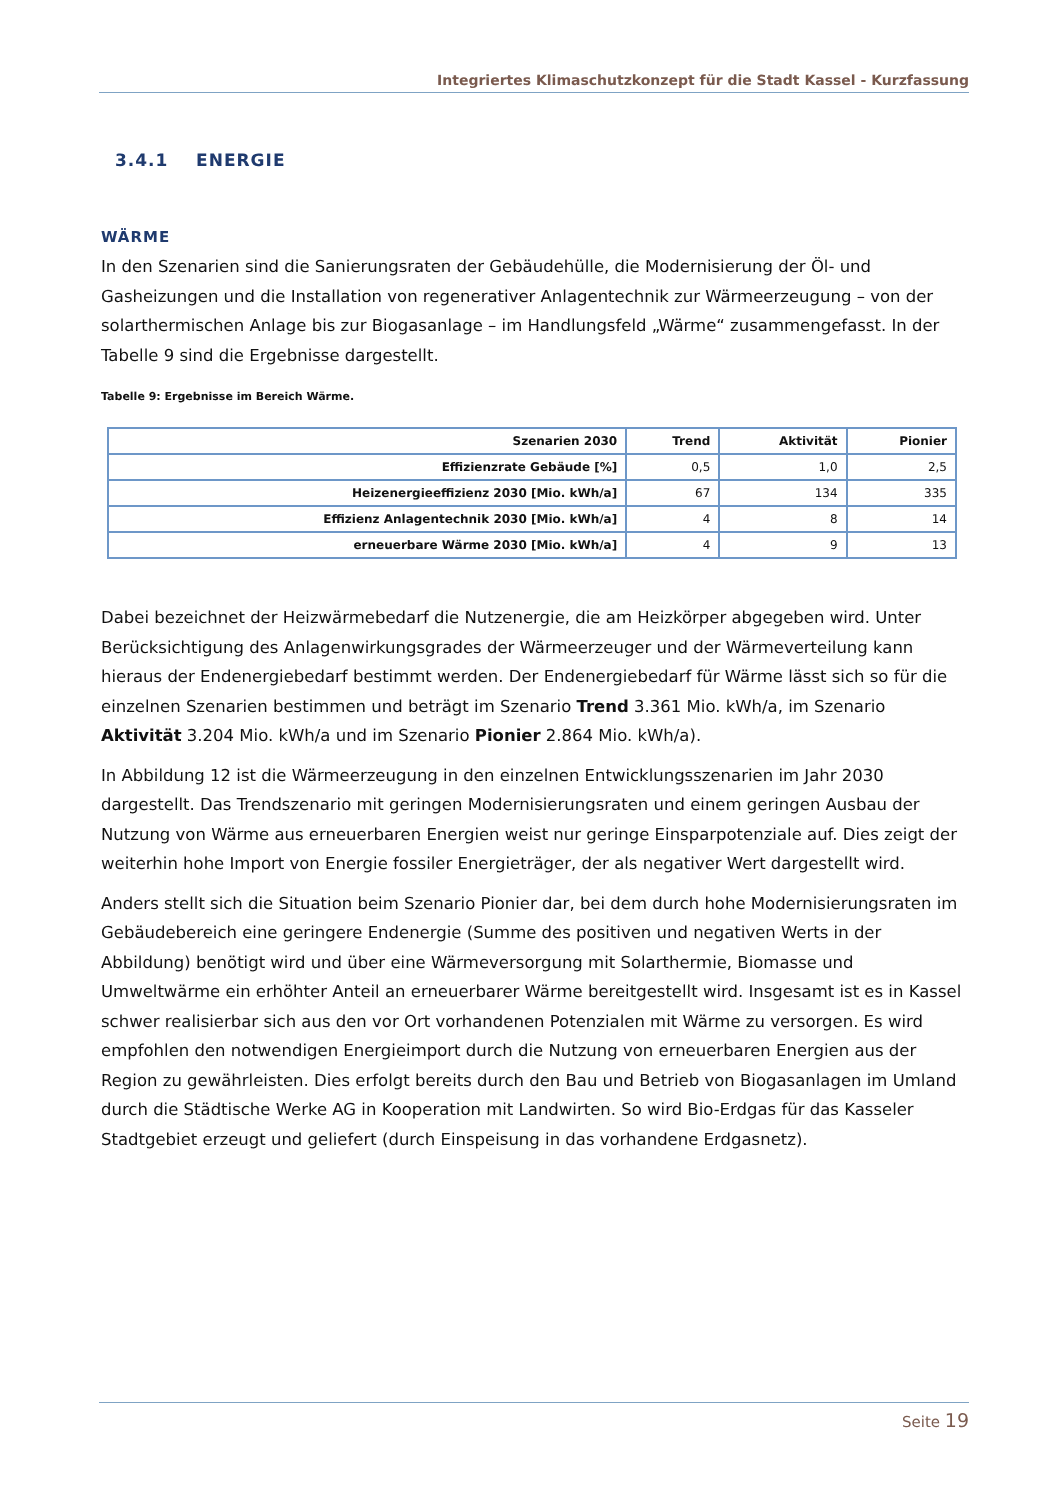Integriertes Klimaschutzkonzept für die Stadt Kassel - Kurzfassung
3.4.1 ENERGIE
WÄRME
In den Szenarien sind die Sanierungsraten der Gebäudehülle, die Modernisierung der Öl- und Gasheizungen und die Installation von regenerativer Anlagentechnik zur Wärmeerzeugung – von der solarthermischen Anlage bis zur Biogasanlage – im Handlungsfeld „Wärme“ zusammengefasst. In der Tabelle 9 sind die Ergebnisse dargestellt.
Tabelle 9: Ergebnisse im Bereich Wärme.
| Szenarien 2030 | Trend | Aktivität | Pionier |
| --- | --- | --- | --- |
| Effizienzrate Gebäude [%] | 0,5 | 1,0 | 2,5 |
| Heizenergieeffizienz 2030 [Mio. kWh/a] | 67 | 134 | 335 |
| Effizienz Anlagentechnik 2030 [Mio. kWh/a] | 4 | 8 | 14 |
| erneuerbare Wärme 2030 [Mio. kWh/a] | 4 | 9 | 13 |
Dabei bezeichnet der Heizwärmebedarf die Nutzenergie, die am Heizkörper abgegeben wird. Unter Berücksichtigung des Anlagenwirkungsgrades der Wärmeerzeuger und der Wärmeverteilung kann hieraus der Endenergiebedarf bestimmt werden. Der Endenergiebedarf für Wärme lässt sich so für die einzelnen Szenarien bestimmen und beträgt im Szenario Trend 3.361 Mio. kWh/a, im Szenario Aktivität 3.204 Mio. kWh/a und im Szenario Pionier 2.864 Mio. kWh/a).
In Abbildung 12 ist die Wärmeerzeugung in den einzelnen Entwicklungsszenarien im Jahr 2030 dargestellt. Das Trendszenario mit geringen Modernisierungsraten und einem geringen Ausbau der Nutzung von Wärme aus erneuerbaren Energien weist nur geringe Einsparpotenziale auf. Dies zeigt der weiterhin hohe Import von Energie fossiler Energieträger, der als negativer Wert dargestellt wird.
Anders stellt sich die Situation beim Szenario Pionier dar, bei dem durch hohe Modernisierungsraten im Gebäudebereich eine geringere Endenergie (Summe des positiven und negativen Werts in der Abbildung) benötigt wird und über eine Wärmeversorgung mit Solarthermie, Biomasse und Umweltwärme ein erhöhter Anteil an erneuerbarer Wärme bereitgestellt wird. Insgesamt ist es in Kassel schwer realisierbar sich aus den vor Ort vorhandenen Potenzialen mit Wärme zu versorgen. Es wird empfohlen den notwendigen Energieimport durch die Nutzung von erneuerbaren Energien aus der Region zu gewährleisten. Dies erfolgt bereits durch den Bau und Betrieb von Biogasanlagen im Umland durch die Städtische Werke AG in Kooperation mit Landwirten. So wird Bio-Erdgas für das Kasseler Stadtgebiet erzeugt und geliefert (durch Einspeisung in das vorhandene Erdgasnetz).
Seite 19